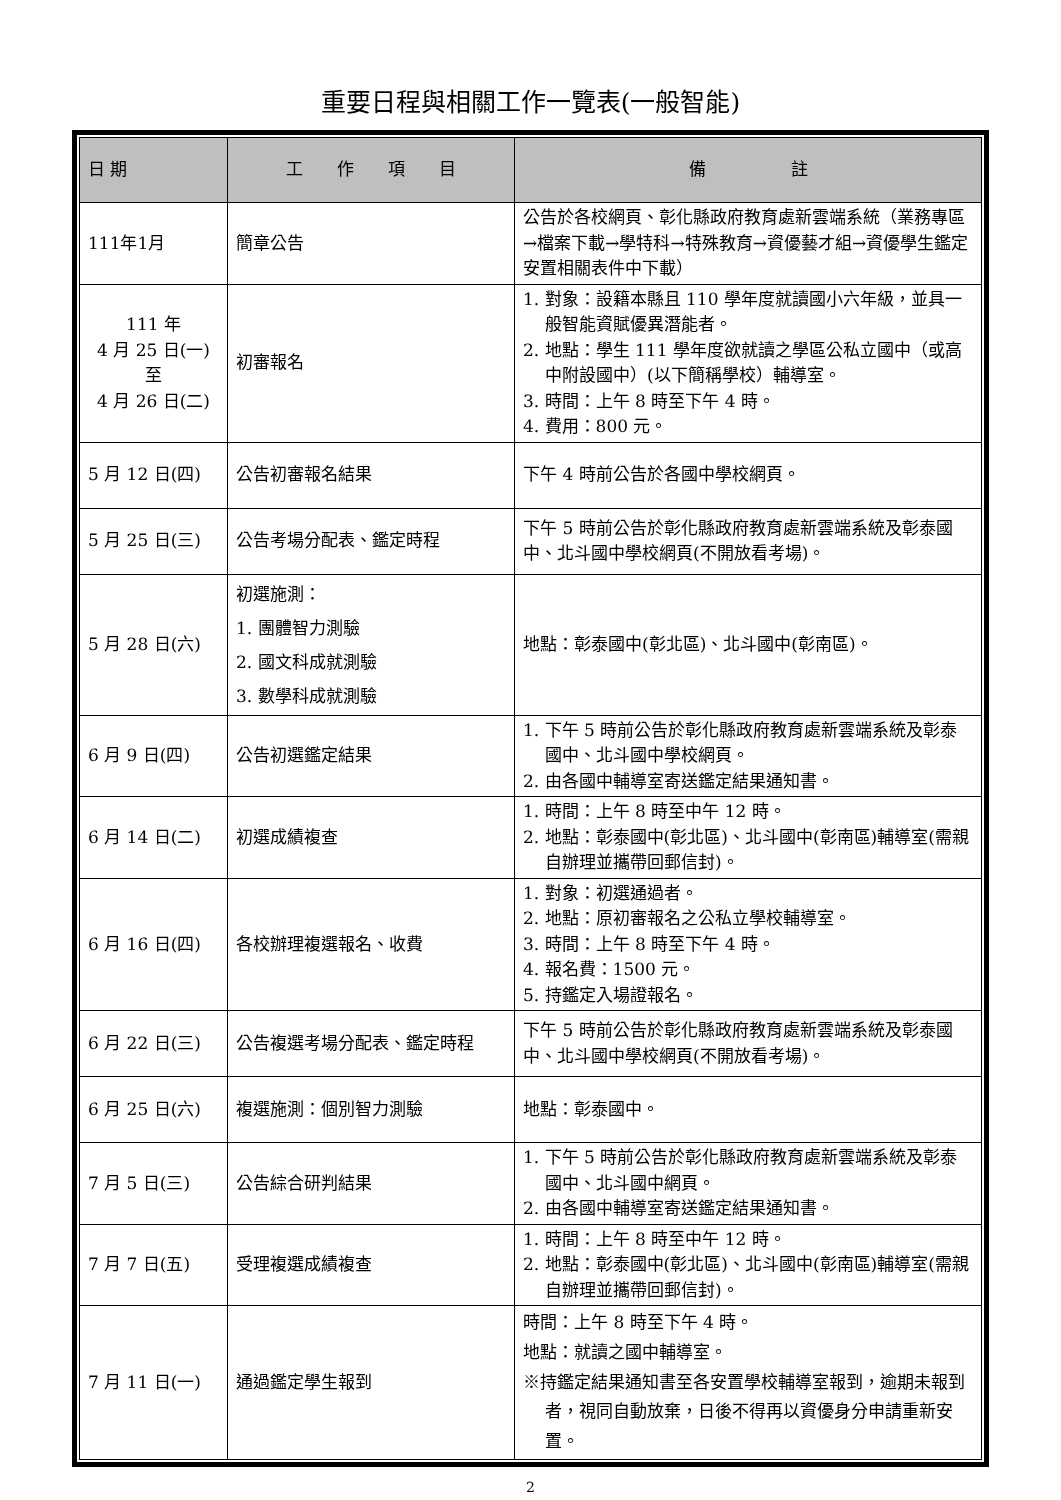重要日程與相關工作一覽表(一般智能)
| 日 期 | 工 作 項 目 | 備 註 |
| --- | --- | --- |
| 111年1月 | 簡章公告 | 公告於各校網頁、彰化縣政府教育處新雲端系統（業務專區→檔案下載→學特科→特殊教育→資優藝才組→資優學生鑑定安置相關表件中下載） |
| 111 年 4 月 25 日(一) 至 4 月 26 日(二) | 初審報名 | 1. 對象：設籍本縣且 110 學年度就讀國小六年級，並具一般智能資賦優異潛能者。 2. 地點：學生 111 學年度欲就讀之學區公私立國中（或高中附設國中）(以下簡稱學校）輔導室。 3. 時間：上午 8 時至下午 4 時。 4. 費用：800 元。 |
| 5 月 12 日(四) | 公告初審報名結果 | 下午 4 時前公告於各國中學校網頁。 |
| 5 月 25 日(三) | 公告考場分配表、鑑定時程 | 下午 5 時前公告於彰化縣政府教育處新雲端系統及彰泰國中、北斗國中學校網頁(不開放看考場)。 |
| 5 月 28 日(六) | 初選施測： 1. 團體智力測驗 2. 國文科成就測驗 3. 數學科成就測驗 | 地點：彰泰國中(彰北區)、北斗國中(彰南區)。 |
| 6 月 9 日(四) | 公告初選鑑定結果 | 1. 下午 5 時前公告於彰化縣政府教育處新雲端系統及彰泰國中、北斗國中學校網頁。 2. 由各國中輔導室寄送鑑定結果通知書。 |
| 6 月 14 日(二) | 初選成績複查 | 1. 時間：上午 8 時至中午 12 時。 2. 地點：彰泰國中(彰北區)、北斗國中(彰南區)輔導室(需親自辦理並攜帶回郵信封)。 |
| 6 月 16 日(四) | 各校辦理複選報名、收費 | 1. 對象：初選通過者。 2. 地點：原初審報名之公私立學校輔導室。 3. 時間：上午 8 時至下午 4 時。 4. 報名費：1500 元。 5. 持鑑定入場證報名。 |
| 6 月 22 日(三) | 公告複選考場分配表、鑑定時程 | 下午 5 時前公告於彰化縣政府教育處新雲端系統及彰泰國中、北斗國中學校網頁(不開放看考場)。 |
| 6 月 25 日(六) | 複選施測：個別智力測驗 | 地點：彰泰國中。 |
| 7 月 5 日(三) | 公告綜合研判結果 | 1. 下午 5 時前公告於彰化縣政府教育處新雲端系統及彰泰國中、北斗國中網頁。 2. 由各國中輔導室寄送鑑定結果通知書。 |
| 7 月 7 日(五) | 受理複選成績複查 | 1. 時間：上午 8 時至中午 12 時。 2. 地點：彰泰國中(彰北區)、北斗國中(彰南區)輔導室(需親自辦理並攜帶回郵信封)。 |
| 7 月 11 日(一) | 通過鑑定學生報到 | 時間：上午 8 時至下午 4 時。 地點：就讀之國中輔導室。 ※持鑑定結果通知書至各安置學校輔導室報到，逾期未報到者，視同自動放棄，日後不得再以資優身分申請重新安置。 |
2